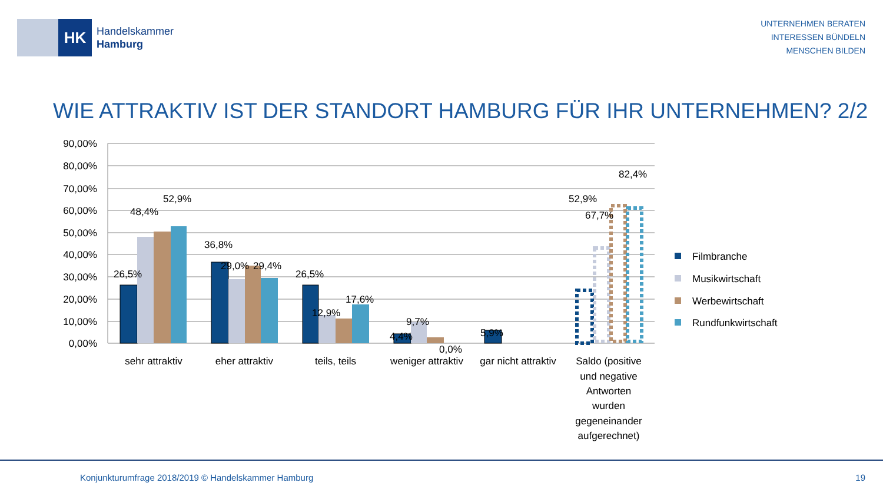HK
Handelskammer
Hamburg
UNTERNEHMEN BERATEN
INTERESSEN BÜNDELN
MENSCHEN BILDEN
WIE ATTRAKTIV IST DER STANDORT HAMBURG FÜR IHR UNTERNEHMEN? 2/2
90,00%
80,00%
70,00%
60,00%
50,00%
40,00%
30,00%
20,00%
10,00%
0,00%
26,5%
48,4%
52,9%
36,8%
29,0%
29,4%
26,5%
12,9%
17,6%
4,4%
9,7%
0,0%
5,9%
52,9%
67,7%
82,4%
sehr attraktiv
eher attraktiv
teils, teils
weniger attraktiv
gar nicht attraktiv
Saldo (positive
und negative
Antworten
wurden
gegeneinander
aufgerechnet)
Filmbranche
Musikwirtschaft
Werbewirtschaft
Rundfunkwirtschaft
Konjunkturumfrage 2018/2019 © Handelskammer Hamburg 19